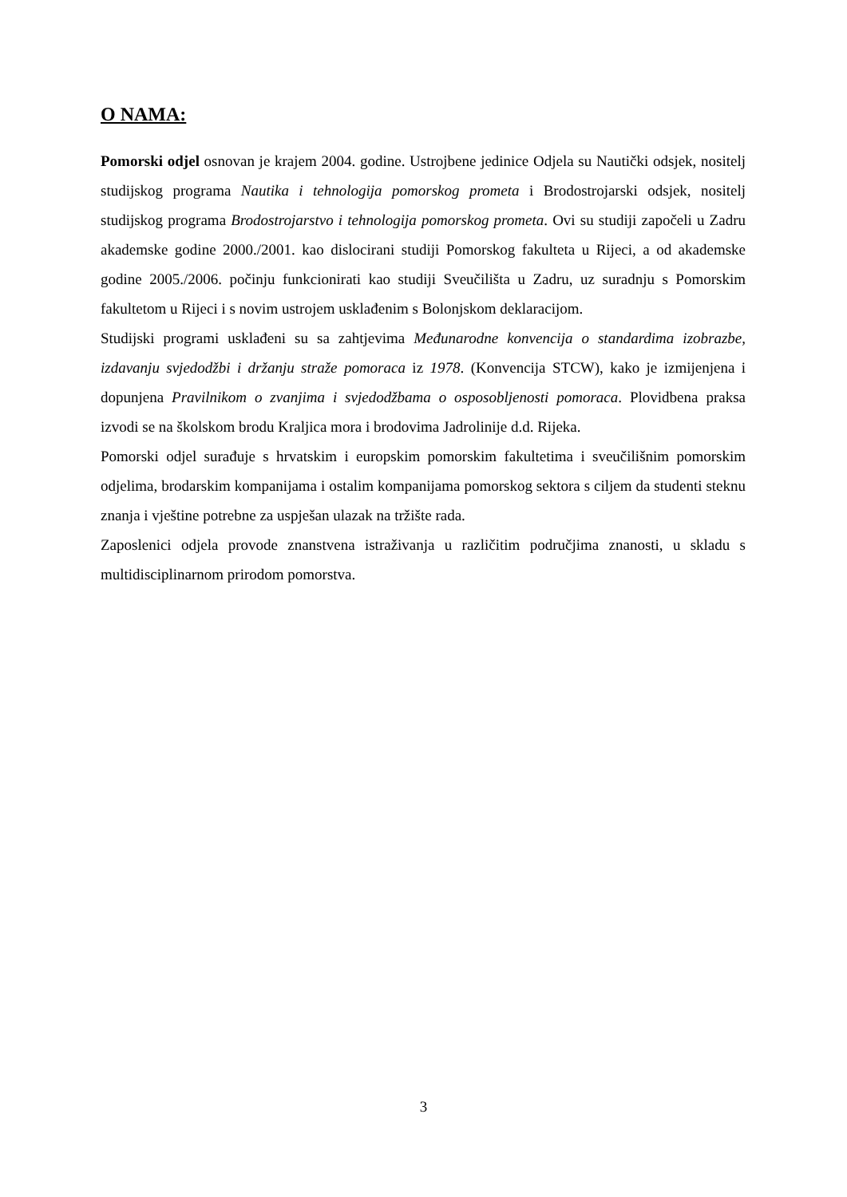O NAMA:
Pomorski odjel osnovan je krajem 2004. godine. Ustrojbene jedinice Odjela su Nautički odsjek, nositelj studijskog programa Nautika i tehnologija pomorskog prometa i Brodostrojarski odsjek, nositelj studijskog programa Brodostrojarstvo i tehnologija pomorskog prometa. Ovi su studiji započeli u Zadru akademske godine 2000./2001. kao dislocirani studiji Pomorskog fakulteta u Rijeci, a od akademske godine 2005./2006. počinju funkcionirati kao studiji Sveučilišta u Zadru, uz suradnju s Pomorskim fakultetom u Rijeci i s novim ustrojem usklađenim s Bolonjskom deklaracijom.
Studijski programi usklađeni su sa zahtjevima Međunarodne konvencija o standardima izobrazbe, izdavanju svjedodžbi i držanju straže pomoraca iz 1978. (Konvencija STCW), kako je izmijenjena i dopunjena Pravilnikom o zvanjima i svjedodžbama o osposobljenosti pomoraca. Plovidbena praksa izvodi se na školskom brodu Kraljica mora i brodovima Jadrolinije d.d. Rijeka.
Pomorski odjel surađuje s hrvatskim i europskim pomorskim fakultetima i sveučilišnim pomorskim odjelima, brodarskim kompanijama i ostalim kompanijama pomorskog sektora s ciljem da studenti steknu znanja i vještine potrebne za uspješan ulazak na tržište rada.
Zaposlenici odjela provode znanstvena istraživanja u različitim područjima znanosti, u skladu s multidisciplinarnom prirodom pomorstva.
3